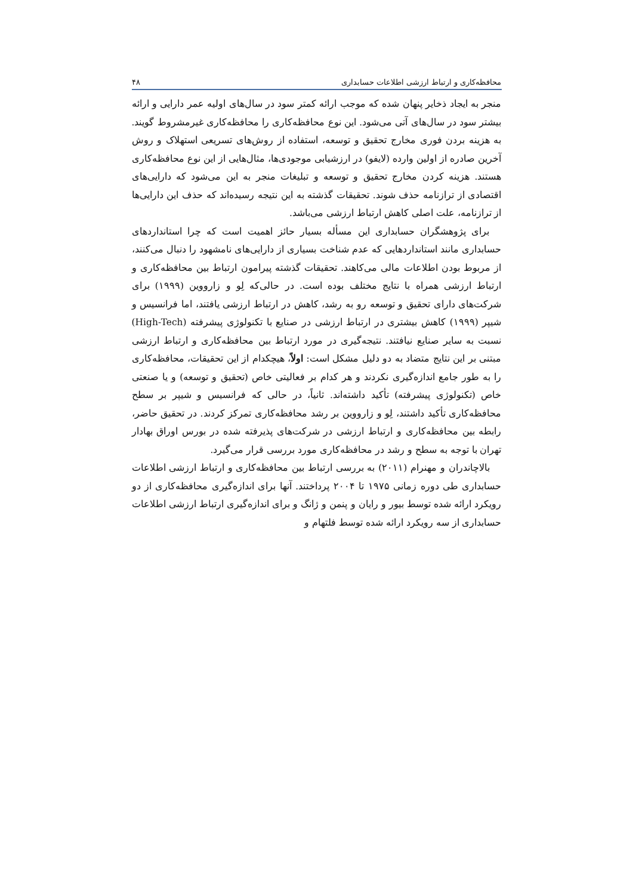محافظه‌کاری و ارتباط ارزشی اطلاعات حسابداری ۴۸
منجر به ایجاد ذخایر پنهان شده که موجب ارائه کمتر سود در سال‌های اولیه عمر دارایی و ارائه بیشتر سود در سال‌های آتی می‌شود. این نوع محافظه‌کاری را محافظه‌کاری غیرمشروط گویند. به هزینه بردن فوری مخارج تحقیق و توسعه، استفاده از روش‌های تسریعی استهلاک و روش آخرین صادره از اولین وارده (لایفو) در ارزشیابی موجودی‌ها، مثال‌هایی از این نوع محافظه‌کاری هستند. هزینه کردن مخارج تحقیق و توسعه و تبلیغات منجر به این می‌شود که دارایی‌های اقتصادی از ترازنامه حذف شوند. تحقیقات گذشته به این نتیجه رسیده‌اند که حذف این دارایی‌ها از ترازنامه، علت اصلی کاهش ارتباط ارزشی می‌باشد.
برای پژوهشگران حسابداری این مسأله بسیار حائز اهمیت است که چرا استانداردهای حسابداری مانند استانداردهایی که عدم شناخت بسیاری از دارایی‌های نامشهود را دنبال می‌کنند، از مربوط بودن اطلاعات مالی می‌کاهند. تحقیقات گذشته پیرامون ارتباط بین محافظه‌کاری و ارتباط ارزشی همراه با نتایج مختلف بوده است. در حالی‌که لِو و زارووین (۱۹۹۹) برای شرکت‌های دارای تحقیق و توسعه رو به رشد، کاهش در ارتباط ارزشی یافتند، اما فرانسیس و شیپر (۱۹۹۹) کاهش بیشتری در ارتباط ارزشی در صنایع با تکنولوژی پیشرفته (High-Tech) نسبت به سایر صنایع نیافتند. نتیجه‌گیری در مورد ارتباط بین محافظه‌کاری و ارتباط ارزشی مبتنی بر این نتایج متضاد به دو دلیل مشکل است: اولاً، هیچکدام از این تحقیقات، محافظه‌کاری را به طور جامع اندازه‌گیری نکردند و هر کدام بر فعالیتی خاص (تحقیق و توسعه) و یا صنعتی خاص (تکنولوژی پیشرفته) تأکید داشته‌اند. ثانیاً، در حالی که فرانسیس و شیپر بر سطح محافظه‌کاری تأکید داشتند، لِو و زارووین بر رشد محافظه‌کاری تمرکز کردند. در تحقیق حاضر، رابطه بین محافظه‌کاری و ارتباط ارزشی در شرکت‌های پذیرفته شده در بورس اوراق بهادار تهران با توجه به سطح و رشد در محافظه‌کاری مورد بررسی قرار می‌گیرد.
بالاچاندران و مهنرام (۲۰۱۱) به بررسی ارتباط بین محافظه‌کاری و ارتباط ارزشی اطلاعات حسابداری طی دوره زمانی ۱۹۷۵ تا ۲۰۰۴ پرداختند. آنها برای اندازه‌گیری محافظه‌کاری از دو رویکرد ارائه شده توسط بیور و رایان و پنمن و ژانگ و برای اندازه‌گیری ارتباط ارزشی اطلاعات حسابداری از سه رویکرد ارائه شده توسط فلتهام و